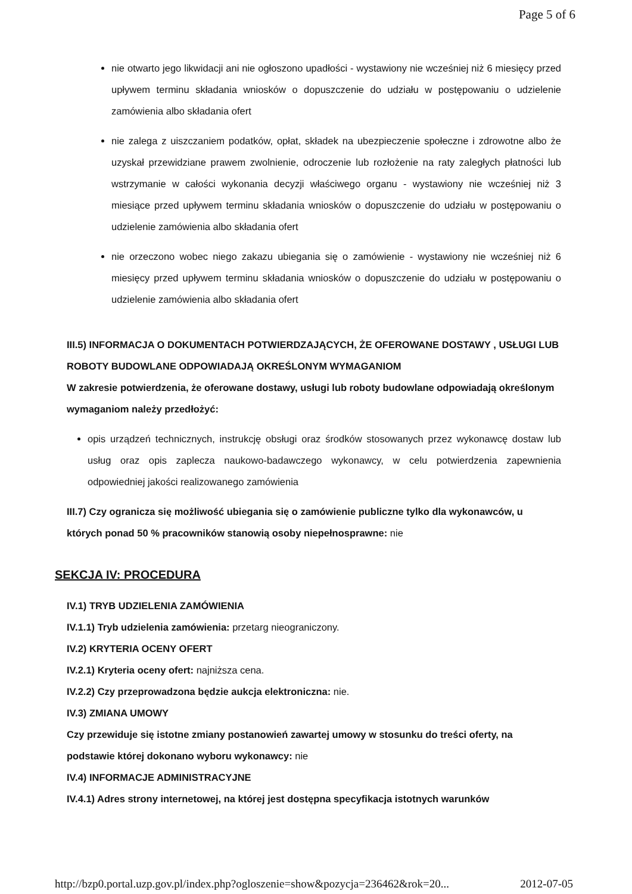Page 5 of 6
nie otwarto jego likwidacji ani nie ogłoszono upadłości - wystawiony nie wcześniej niż 6 miesięcy przed upływem terminu składania wniosków o dopuszczenie do udziału w postępowaniu o udzielenie zamówienia albo składania ofert
nie zalega z uiszczaniem podatków, opłat, składek na ubezpieczenie społeczne i zdrowotne albo że uzyskał przewidziane prawem zwolnienie, odroczenie lub rozłożenie na raty zaległych płatności lub wstrzymanie w całości wykonania decyzji właściwego organu - wystawiony nie wcześniej niż 3 miesiące przed upływem terminu składania wniosków o dopuszczenie do udziału w postępowaniu o udzielenie zamówienia albo składania ofert
nie orzeczono wobec niego zakazu ubiegania się o zamówienie - wystawiony nie wcześniej niż 6 miesięcy przed upływem terminu składania wniosków o dopuszczenie do udziału w postępowaniu o udzielenie zamówienia albo składania ofert
III.5) INFORMACJA O DOKUMENTACH POTWIERDZAJĄCYCH, ŻE OFEROWANE DOSTAWY , USŁUGI LUB ROBOTY BUDOWLANE ODPOWIADAJĄ OKREŚLONYM WYMAGANIOM
W zakresie potwierdzenia, że oferowane dostawy, usługi lub roboty budowlane odpowiadają określonym wymaganiom należy przedłożyć:
opis urządzeń technicznych, instrukcję obsługi oraz środków stosowanych przez wykonawcę dostaw lub usług oraz opis zaplecza naukowo-badawczego wykonawcy, w celu potwierdzenia zapewnienia odpowiedniej jakości realizowanego zamówienia
III.7) Czy ogranicza się możliwość ubiegania się o zamówienie publiczne tylko dla wykonawców, u których ponad 50 % pracowników stanowią osoby niepełnosprawne: nie
SEKCJA IV: PROCEDURA
IV.1) TRYB UDZIELENIA ZAMÓWIENIA
IV.1.1) Tryb udzielenia zamówienia: przetarg nieograniczony.
IV.2) KRYTERIA OCENY OFERT
IV.2.1) Kryteria oceny ofert: najniższa cena.
IV.2.2) Czy przeprowadzona będzie aukcja elektroniczna: nie.
IV.3) ZMIANA UMOWY
Czy przewiduje się istotne zmiany postanowień zawartej umowy w stosunku do treści oferty, na podstawie której dokonano wyboru wykonawcy: nie
IV.4) INFORMACJE ADMINISTRACYJNE
IV.4.1) Adres strony internetowej, na której jest dostępna specyfikacja istotnych warunków
http://bzp0.portal.uzp.gov.pl/index.php?ogloszenie=show&pozycja=236462&rok=20... 2012-07-05